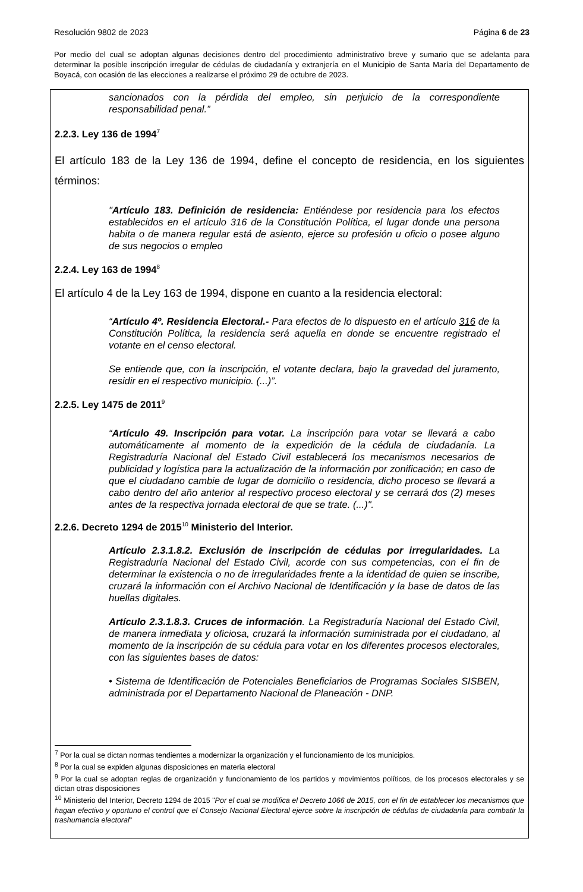Resolución 9802 de 2023 Página 6 de 23
Por medio del cual se adoptan algunas decisiones dentro del procedimiento administrativo breve y sumario que se adelanta para determinar la posible inscripción irregular de cédulas de ciudadanía y extranjería en el Municipio de Santa María del Departamento de Boyacá, con ocasión de las elecciones a realizarse el próximo 29 de octubre de 2023.
sancionados con la pérdida del empleo, sin perjuicio de la correspondiente responsabilidad penal.”
2.2.3. Ley 136 de 1994<sup>7</sup>
El artículo 183 de la Ley 136 de 1994, define el concepto de residencia, en los siguientes términos:
"Artículo 183. Definición de residencia: Entiéndese por residencia para los efectos establecidos en el artículo 316 de la Constitución Política, el lugar donde una persona habita o de manera regular está de asiento, ejerce su profesión u oficio o posee alguno de sus negocios o empleo
2.2.4. Ley 163 de 1994<sup>8</sup>
El artículo 4 de la Ley 163 de 1994, dispone en cuanto a la residencia electoral:
“Artículo 4º. Residencia Electoral.- Para efectos de lo dispuesto en el artículo 316 de la Constitución Política, la residencia será aquella en donde se encuentre registrado el votante en el censo electoral.
Se entiende que, con la inscripción, el votante declara, bajo la gravedad del juramento, residir en el respectivo municipio. (...)”.
2.2.5. Ley 1475 de 2011<sup>9</sup>
“Artículo 49. Inscripción para votar. La inscripción para votar se llevará a cabo automáticamente al momento de la expedición de la cédula de ciudadanía. La Registraduría Nacional del Estado Civil establecerá los mecanismos necesarios de publicidad y logística para la actualización de la información por zonificación; en caso de que el ciudadano cambie de lugar de domicilio o residencia, dicho proceso se llevará a cabo dentro del año anterior al respectivo proceso electoral y se cerrará dos (2) meses antes de la respectiva jornada electoral de que se trate. (...)".
2.2.6. Decreto 1294 de 2015<sup>10</sup> Ministerio del Interior.
Artículo 2.3.1.8.2. Exclusión de inscripción de cédulas por irregularidades. La Registraduría Nacional del Estado Civil, acorde con sus competencias, con el fin de determinar la existencia o no de irregularidades frente a la identidad de quien se inscribe, cruzará la información con el Archivo Nacional de Identificación y la base de datos de las huellas digitales.
Artículo 2.3.1.8.3. Cruces de información. La Registraduría Nacional del Estado Civil, de manera inmediata y oficiosa, cruzará la información suministrada por el ciudadano, al momento de la inscripción de su cédula para votar en los diferentes procesos electorales, con las siguientes bases de datos:
• Sistema de Identificación de Potenciales Beneficiarios de Programas Sociales SISBEN, administrada por el Departamento Nacional de Planeación - DNP.
<sup>7</sup> Por la cual se dictan normas tendientes a modernizar la organización y el funcionamiento de los municipios.
<sup>8</sup> Por la cual se expiden algunas disposiciones en materia electoral
<sup>9</sup> Por la cual se adoptan reglas de organización y funcionamiento de los partidos y movimientos políticos, de los procesos electorales y se dictan otras disposiciones
<sup>10</sup> Ministerio del Interior, Decreto 1294 de 2015 "Por el cual se modifica el Decreto 1066 de 2015, con el fin de establecer los mecanismos que hagan efectivo y oportuno el control que el Consejo Nacional Electoral ejerce sobre la inscripción de cédulas de ciudadanía para combatir la trashumancia electoral"